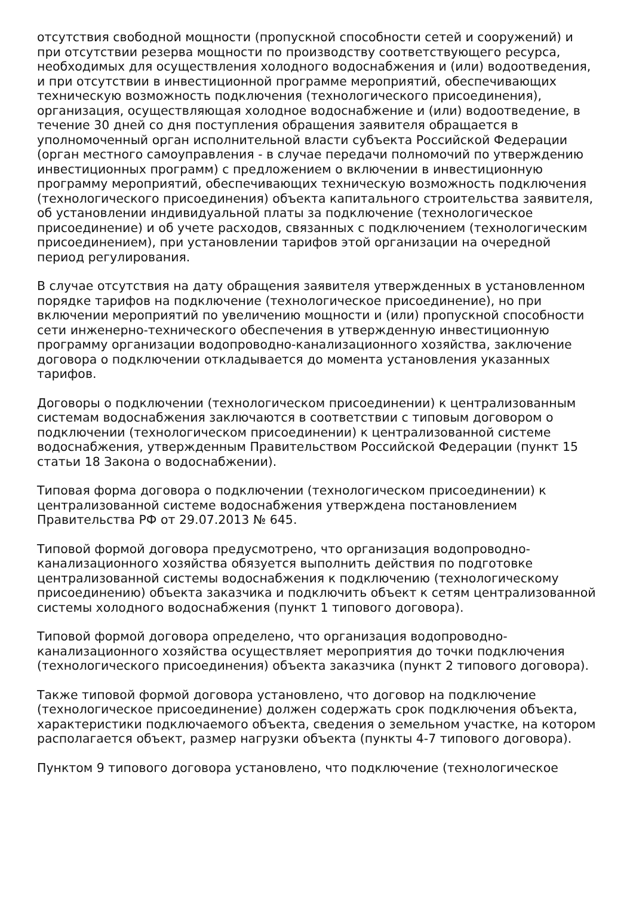отсутствия свободной мощности (пропускной способности сетей и сооружений) и при отсутствии резерва мощности по производству соответствующего ресурса, необходимых для осуществления холодного водоснабжения и (или) водоотведения, и при отсутствии в инвестиционной программе мероприятий, обеспечивающих техническую возможность подключения (технологического присоединения), организация, осуществляющая холодное водоснабжение и (или) водоотведение, в течение 30 дней со дня поступления обращения заявителя обращается в уполномоченный орган исполнительной власти субъекта Российской Федерации (орган местного самоуправления - в случае передачи полномочий по утверждению инвестиционных программ) с предложением о включении в инвестиционную программу мероприятий, обеспечивающих техническую возможность подключения (технологического присоединения) объекта капитального строительства заявителя, об установлении индивидуальной платы за подключение (технологическое присоединение) и об учете расходов, связанных с подключением (технологическим присоединением), при установлении тарифов этой организации на очередной период регулирования.
В случае отсутствия на дату обращения заявителя утвержденных в установленном порядке тарифов на подключение (технологическое присоединение), но при включении мероприятий по увеличению мощности и (или) пропускной способности сети инженерно-технического обеспечения в утвержденную инвестиционную программу организации водопроводно-канализационного хозяйства, заключение договора о подключении откладывается до момента установления указанных тарифов.
Договоры о подключении (технологическом присоединении) к централизованным системам водоснабжения заключаются в соответствии с типовым договором о подключении (технологическом присоединении) к централизованной системе водоснабжения, утвержденным Правительством Российской Федерации (пункт 15 статьи 18 Закона о водоснабжении).
Типовая форма договора о подключении (технологическом присоединении) к централизованной системе водоснабжения утверждена постановлением Правительства РФ от 29.07.2013 № 645.
Типовой формой договора предусмотрено, что организация водопроводно-канализационного хозяйства обязуется выполнить действия по подготовке централизованной системы водоснабжения к подключению (технологическому присоединению) объекта заказчика и подключить объект к сетям централизованной системы холодного водоснабжения (пункт 1 типового договора).
Типовой формой договора определено, что организация водопроводно-канализационного хозяйства осуществляет мероприятия до точки подключения (технологического присоединения) объекта заказчика (пункт 2 типового договора).
Также типовой формой договора установлено, что договор на подключение (технологическое присоединение) должен содержать срок подключения объекта, характеристики подключаемого объекта, сведения о земельном участке, на котором располагается объект, размер нагрузки объекта (пункты 4-7 типового договора).
Пунктом 9 типового договора установлено, что подключение (технологическое